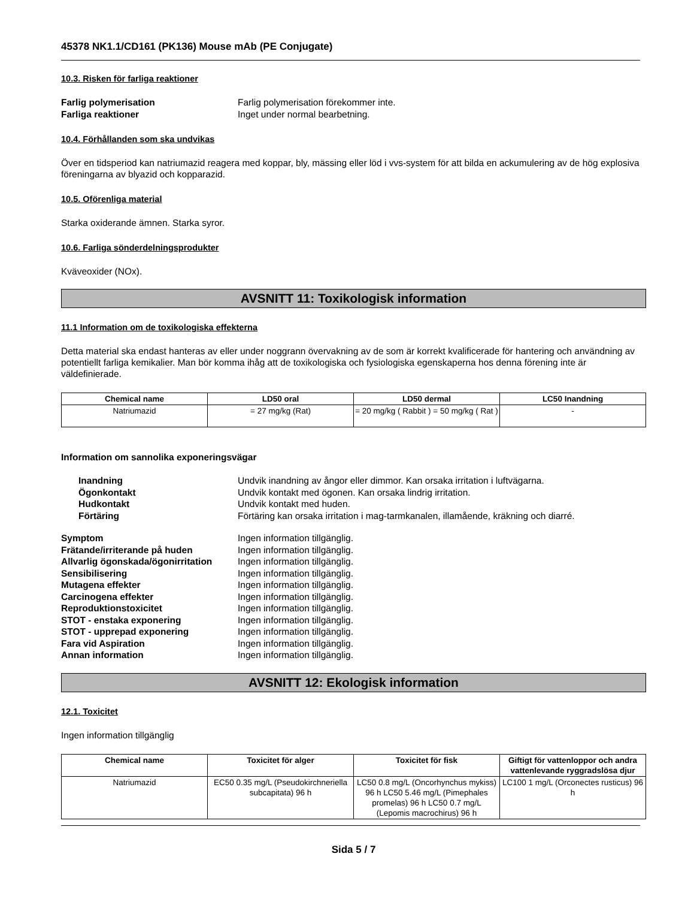45378 NK1.1/CD161 (PK136) Mouse mAb (PE Conjugate)
10.3. Risken för farliga reaktioner
Farlig polymerisation Farlig polymerisation förekommer inte. Farliga reaktioner Inget under normal bearbetning.
10.4. Förhållanden som ska undvikas
Över en tidsperiod kan natriumazid reagera med koppar, bly, mässing eller löd i vvs-system för att bilda en ackumulering av de hög explosiva föreningarna av blyazid och kopparazid.
10.5. Oförenliga material
Starka oxiderande ämnen. Starka syror.
10.6. Farliga sönderdelningsprodukter
Kväveoxider (NOx).
AVSNITT 11: Toxikologisk information
11.1 Information om de toxikologiska effekterna
Detta material ska endast hanteras av eller under noggrann övervakning av de som är korrekt kvalificerade för hantering och användning av potentiellt farliga kemikalier. Man bör komma ihåg att de toxikologiska och fysiologiska egenskaperna hos denna förening inte är väldefinierade.
| Chemical name | LD50 oral | LD50 dermal | LC50 Inandning |
| --- | --- | --- | --- |
| Natriumazid | = 27 mg/kg (Rat) | = 20 mg/kg ( Rabbit ) = 50 mg/kg ( Rat ) | - |
Information om sannolika exponeringsvägar
Inandning Undvik inandning av ångor eller dimmor. Kan orsaka irritation i luftvägarna. Ögonkontakt Undvik kontakt med ögonen. Kan orsaka lindrig irritation. Hudkontakt Undvik kontakt med huden. Förtäring Förtäring kan orsaka irritation i mag-tarmkanalen, illamående, kräkning och diarré.
Symptom Ingen information tillgänglig. Frätande/irriterande på huden Ingen information tillgänglig. Allvarlig ögonskada/ögonirritation Ingen information tillgänglig. Sensibilisering Ingen information tillgänglig. Mutagena effekter Ingen information tillgänglig. Carcinogena effekter Ingen information tillgänglig. Reproduktionstoxicitet Ingen information tillgänglig. STOT - enstaka exponering Ingen information tillgänglig. STOT - upprepad exponering Ingen information tillgänglig. Fara vid Aspiration Ingen information tillgänglig. Annan information Ingen information tillgänglig.
AVSNITT 12: Ekologisk information
12.1. Toxicitet
Ingen information tillgänglig
| Chemical name | Toxicitet för alger | Toxicitet för fisk | Giftigt för vattenloppor och andra vattenlevande ryggradslösa djur |
| --- | --- | --- | --- |
| Natriumazid | EC50 0.35 mg/L (Pseudokirchneriella subcapitata) 96 h | LC50 0.8 mg/L (Oncorhynchus mykiss) 96 h LC50 5.46 mg/L (Pimephales promelas) 96 h LC50 0.7 mg/L (Lepomis macrochirus) 96 h | LC100 1 mg/L (Orconectes rusticus) 96 h |
Sida 5 / 7